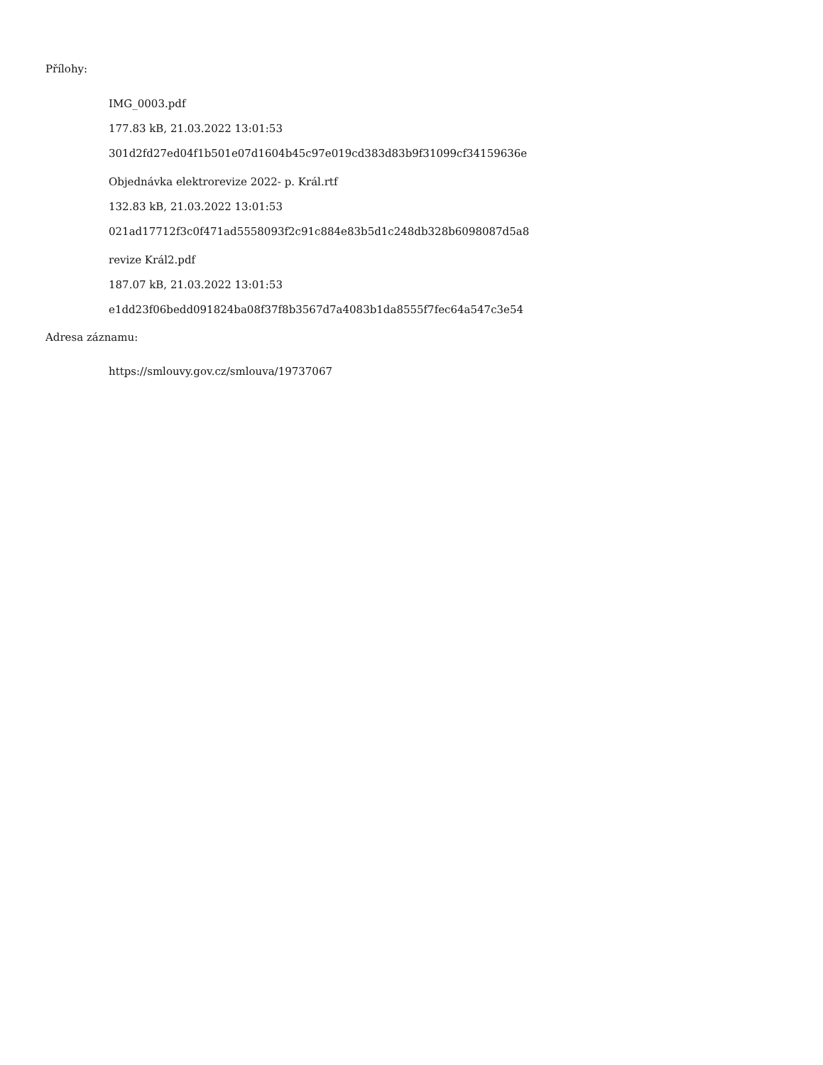Přílohy:
IMG_0003.pdf
177.83 kB, 21.03.2022 13:01:53
301d2fd27ed04f1b501e07d1604b45c97e019cd383d83b9f31099cf34159636e
Objednávka elektrorevize 2022- p. Král.rtf
132.83 kB, 21.03.2022 13:01:53
021ad17712f3c0f471ad5558093f2c91c884e83b5d1c248db328b6098087d5a8
revize Král2.pdf
187.07 kB, 21.03.2022 13:01:53
e1dd23f06bedd091824ba08f37f8b3567d7a4083b1da8555f7fec64a547c3e54
Adresa záznamu:
https://smlouvy.gov.cz/smlouva/19737067